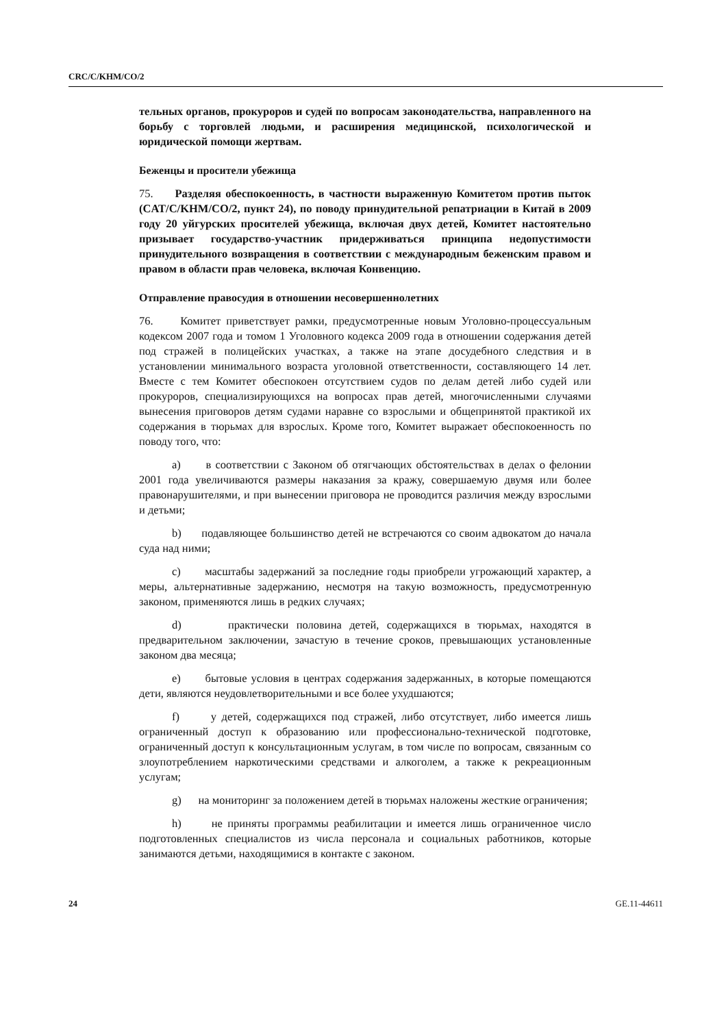CRC/C/KHM/CO/2
тельных органов, прокуроров и судей по вопросам законодательства, направленного на борьбу с торговлей людьми, и расширения медицинской, психологической и юридической помощи жертвам.
Беженцы и просители убежища
75. Разделяя обеспокоенность, в частности выраженную Комитетом против пыток (CAT/C/KHM/CO/2, пункт 24), по поводу принудительной репатриации в Китай в 2009 году 20 уйгурских просителей убежища, включая двух детей, Комитет настоятельно призывает государство-участник придерживаться принципа недопустимости принудительного возвращения в соответствии с международным беженским правом и правом в области прав человека, включая Конвенцию.
Отправление правосудия в отношении несовершеннолетних
76. Комитет приветствует рамки, предусмотренные новым Уголовно-процессуальным кодексом 2007 года и томом 1 Уголовного кодекса 2009 года в отношении содержания детей под стражей в полицейских участках, а также на этапе досудебного следствия и в установлении минимального возраста уголовной ответственности, составляющего 14 лет. Вместе с тем Комитет обеспокоен отсутствием судов по делам детей либо судей или прокуроров, специализирующихся на вопросах прав детей, многочисленными случаями вынесения приговоров детям судами наравне со взрослыми и общепринятой практикой их содержания в тюрьмах для взрослых. Кроме того, Комитет выражает обеспокоенность по поводу того, что:
a) в соответствии с Законом об отягчающих обстоятельствах в делах о фелонии 2001 года увеличиваются размеры наказания за кражу, совершаемую двумя или более правонарушителями, и при вынесении приговора не проводится различия между взрослыми и детьми;
b) подавляющее большинство детей не встречаются со своим адвокатом до начала суда над ними;
c) масштабы задержаний за последние годы приобрели угрожающий характер, а меры, альтернативные задержанию, несмотря на такую возможность, предусмотренную законом, применяются лишь в редких случаях;
d) практически половина детей, содержащихся в тюрьмах, находятся в предварительном заключении, зачастую в течение сроков, превышающих установленные законом два месяца;
e) бытовые условия в центрах содержания задержанных, в которые помещаются дети, являются неудовлетворительными и все более ухудшаются;
f) у детей, содержащихся под стражей, либо отсутствует, либо имеется лишь ограниченный доступ к образованию или профессионально-технической подготовке, ограниченный доступ к консультационным услугам, в том числе по вопросам, связанным со злоупотреблением наркотическими средствами и алкоголем, а также к рекреационным услугам;
g) на мониторинг за положением детей в тюрьмах наложены жесткие ограничения;
h) не приняты программы реабилитации и имеется лишь ограниченное число подготовленных специалистов из числа персонала и социальных работников, которые занимаются детьми, находящимися в контакте с законом.
24 GE.11-44611